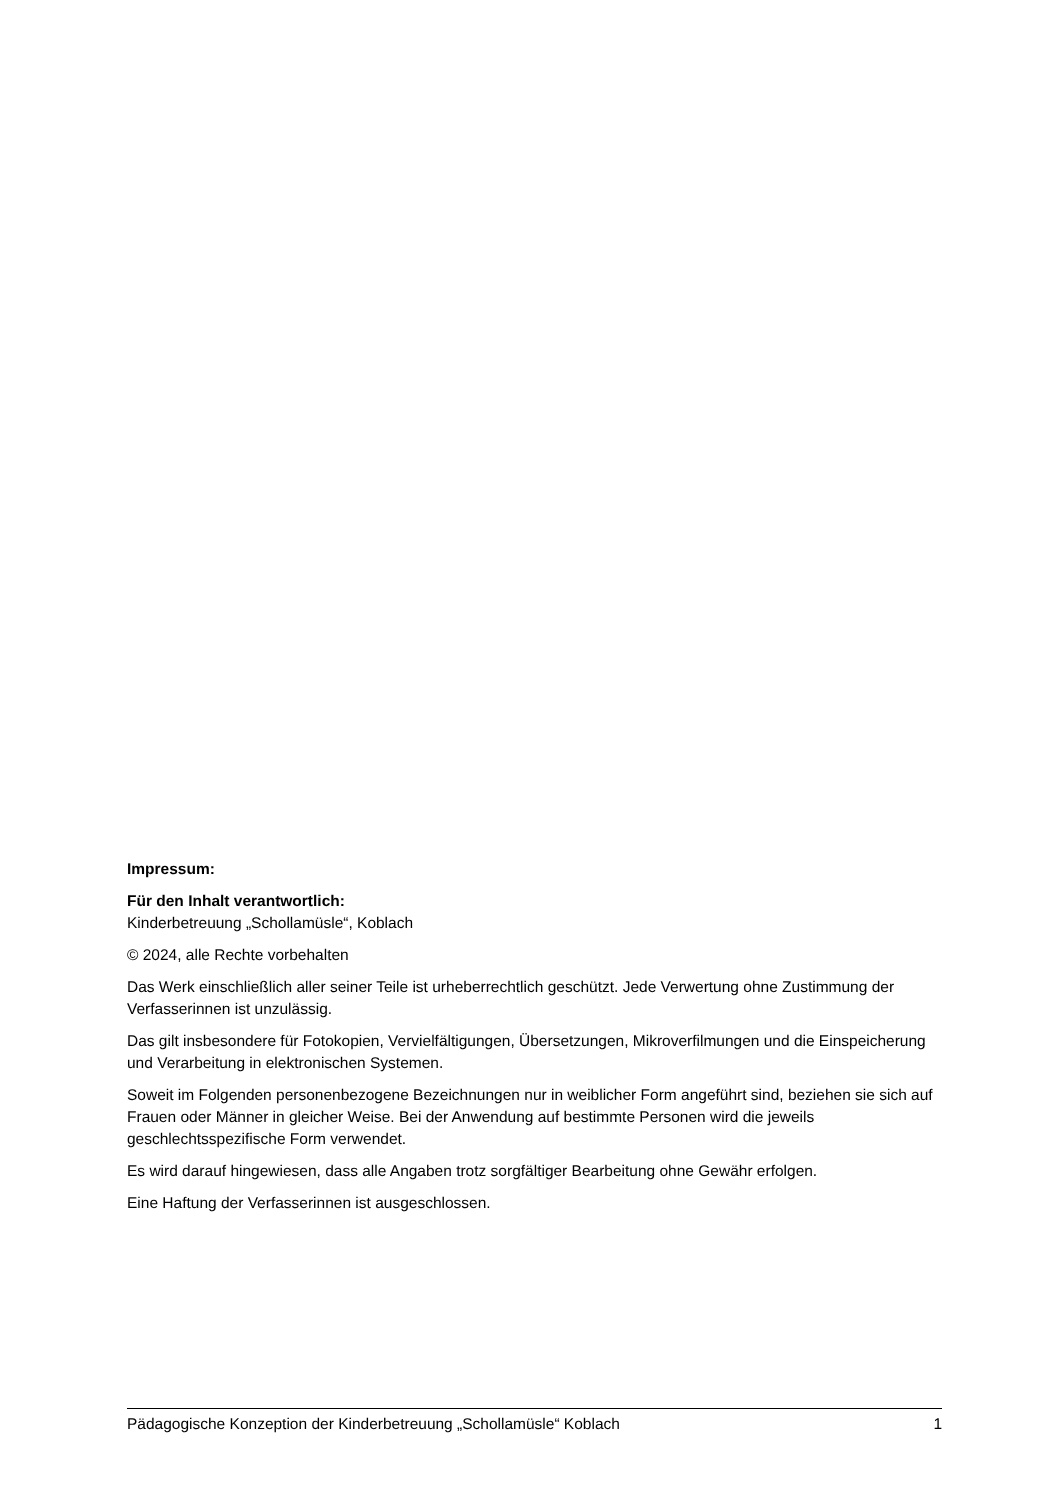Impressum:
Für den Inhalt verantwortlich:
Kinderbetreuung „Schollamüsle“, Koblach
© 2024, alle Rechte vorbehalten
Das Werk einschließlich aller seiner Teile ist urheberrechtlich geschützt. Jede Verwertung ohne Zustimmung der Verfasserinnen ist unzulässig.
Das gilt insbesondere für Fotokopien, Vervielfältigungen, Übersetzungen, Mikroverfilmungen und die Einspeicherung und Verarbeitung in elektronischen Systemen.
Soweit im Folgenden personenbezogene Bezeichnungen nur in weiblicher Form angeführt sind, beziehen sie sich auf Frauen oder Männer in gleicher Weise. Bei der Anwendung auf bestimmte Personen wird die jeweils geschlechtsspezifische Form verwendet.
Es wird darauf hingewiesen, dass alle Angaben trotz sorgfältiger Bearbeitung ohne Gewähr erfolgen.
Eine Haftung der Verfasserinnen ist ausgeschlossen.
Pädagogische Konzeption der Kinderbetreuung „Schollamüsle“ Koblach 1